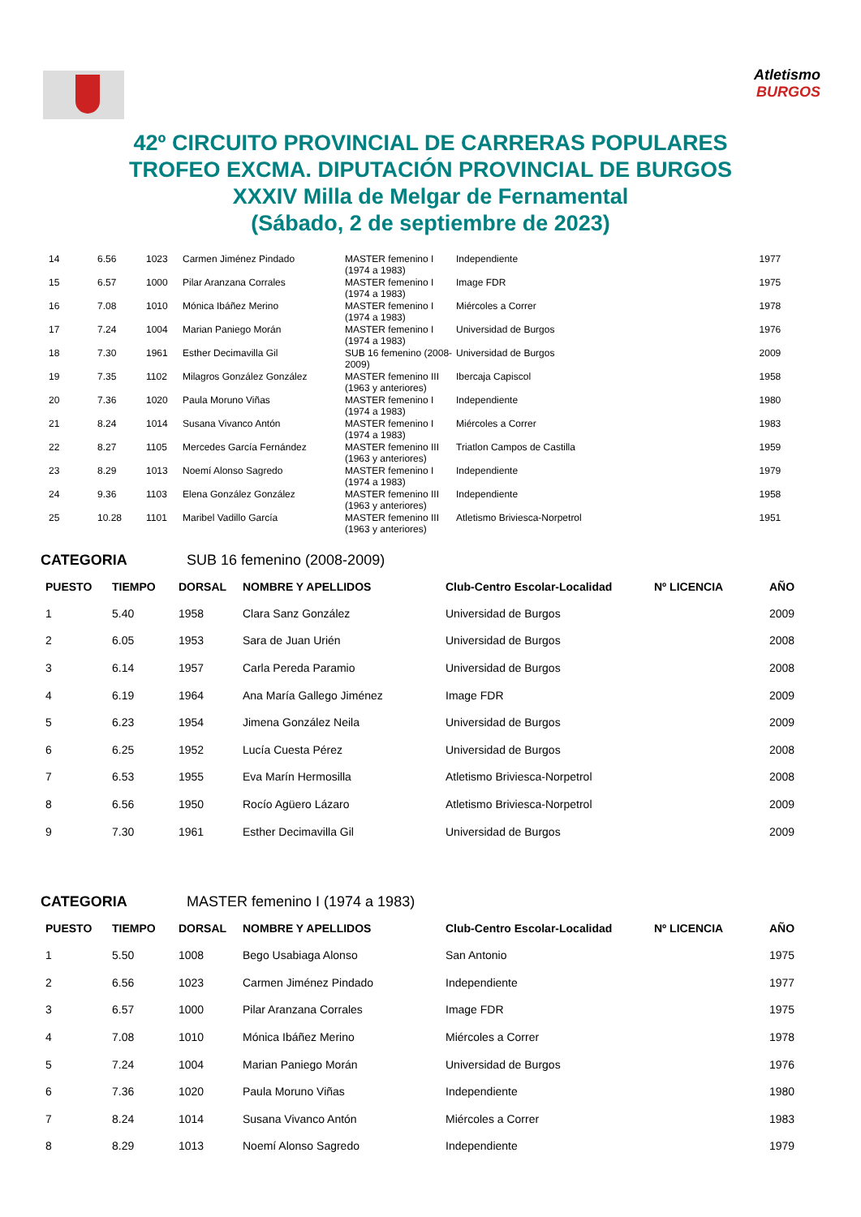Atletismo
BURGOS
42º CIRCUITO PROVINCIAL DE CARRERAS POPULARES
TROFEO EXCMA. DIPUTACIÓN PROVINCIAL DE BURGOS
XXXIV Milla de Melgar de Fernamental
(Sábado, 2 de septiembre de 2023)
| 14 | 6.56 | 1023 | Carmen Jiménez Pindado | MASTER femenino I (1974 a 1983) | Independiente | 1977 |
| 15 | 6.57 | 1000 | Pilar Aranzana Corrales | MASTER femenino I (1974 a 1983) | Image FDR | 1975 |
| 16 | 7.08 | 1010 | Mónica Ibáñez Merino | MASTER femenino I (1974 a 1983) | Miércoles a Correr | 1978 |
| 17 | 7.24 | 1004 | Marian Paniego Morán | MASTER femenino I (1974 a 1983) | Universidad de Burgos | 1976 |
| 18 | 7.30 | 1961 | Esther Decimavilla Gil | SUB 16 femenino (2008-2009) | Universidad de Burgos | 2009 |
| 19 | 7.35 | 1102 | Milagros González González | MASTER femenino III (1963 y anteriores) | Ibercaja Capiscol | 1958 |
| 20 | 7.36 | 1020 | Paula Moruno Viñas | MASTER femenino I (1974 a 1983) | Independiente | 1980 |
| 21 | 8.24 | 1014 | Susana Vivanco Antón | MASTER femenino I (1974 a 1983) | Miércoles a Correr | 1983 |
| 22 | 8.27 | 1105 | Mercedes García Fernández | MASTER femenino III (1963 y anteriores) | Triatlon Campos de Castilla | 1959 |
| 23 | 8.29 | 1013 | Noemí Alonso Sagredo | MASTER femenino I (1974 a 1983) | Independiente | 1979 |
| 24 | 9.36 | 1103 | Elena González González | MASTER femenino III (1963 y anteriores) | Independiente | 1958 |
| 25 | 10.28 | 1101 | Maribel Vadillo García | MASTER femenino III (1963 y anteriores) | Atletismo Briviesca-Norpetrol | 1951 |
CATEGORIA SUB 16 femenino (2008-2009)
| PUESTO | TIEMPO | DORSAL | NOMBRE Y APELLIDOS | Club-Centro Escolar-Localidad | Nº LICENCIA | AÑO |
| --- | --- | --- | --- | --- | --- | --- |
| 1 | 5.40 | 1958 | Clara Sanz González | Universidad de Burgos | | 2009 |
| 2 | 6.05 | 1953 | Sara de Juan Urién | Universidad de Burgos | | 2008 |
| 3 | 6.14 | 1957 | Carla Pereda Paramio | Universidad de Burgos | | 2008 |
| 4 | 6.19 | 1964 | Ana María Gallego Jiménez | Image FDR | | 2009 |
| 5 | 6.23 | 1954 | Jimena González Neila | Universidad de Burgos | | 2009 |
| 6 | 6.25 | 1952 | Lucía Cuesta Pérez | Universidad de Burgos | | 2008 |
| 7 | 6.53 | 1955 | Eva Marín Hermosilla | Atletismo Briviesca-Norpetrol | | 2008 |
| 8 | 6.56 | 1950 | Rocío Agüero Lázaro | Atletismo Briviesca-Norpetrol | | 2009 |
| 9 | 7.30 | 1961 | Esther Decimavilla Gil | Universidad de Burgos | | 2009 |
CATEGORIA MASTER femenino I (1974 a 1983)
| PUESTO | TIEMPO | DORSAL | NOMBRE Y APELLIDOS | Club-Centro Escolar-Localidad | Nº LICENCIA | AÑO |
| --- | --- | --- | --- | --- | --- | --- |
| 1 | 5.50 | 1008 | Bego Usabiaga Alonso | San Antonio | | 1975 |
| 2 | 6.56 | 1023 | Carmen Jiménez Pindado | Independiente | | 1977 |
| 3 | 6.57 | 1000 | Pilar Aranzana Corrales | Image FDR | | 1975 |
| 4 | 7.08 | 1010 | Mónica Ibáñez Merino | Miércoles a Correr | | 1978 |
| 5 | 7.24 | 1004 | Marian Paniego Morán | Universidad de Burgos | | 1976 |
| 6 | 7.36 | 1020 | Paula Moruno Viñas | Independiente | | 1980 |
| 7 | 8.24 | 1014 | Susana Vivanco Antón | Miércoles a Correr | | 1983 |
| 8 | 8.29 | 1013 | Noemí Alonso Sagredo | Independiente | | 1979 |